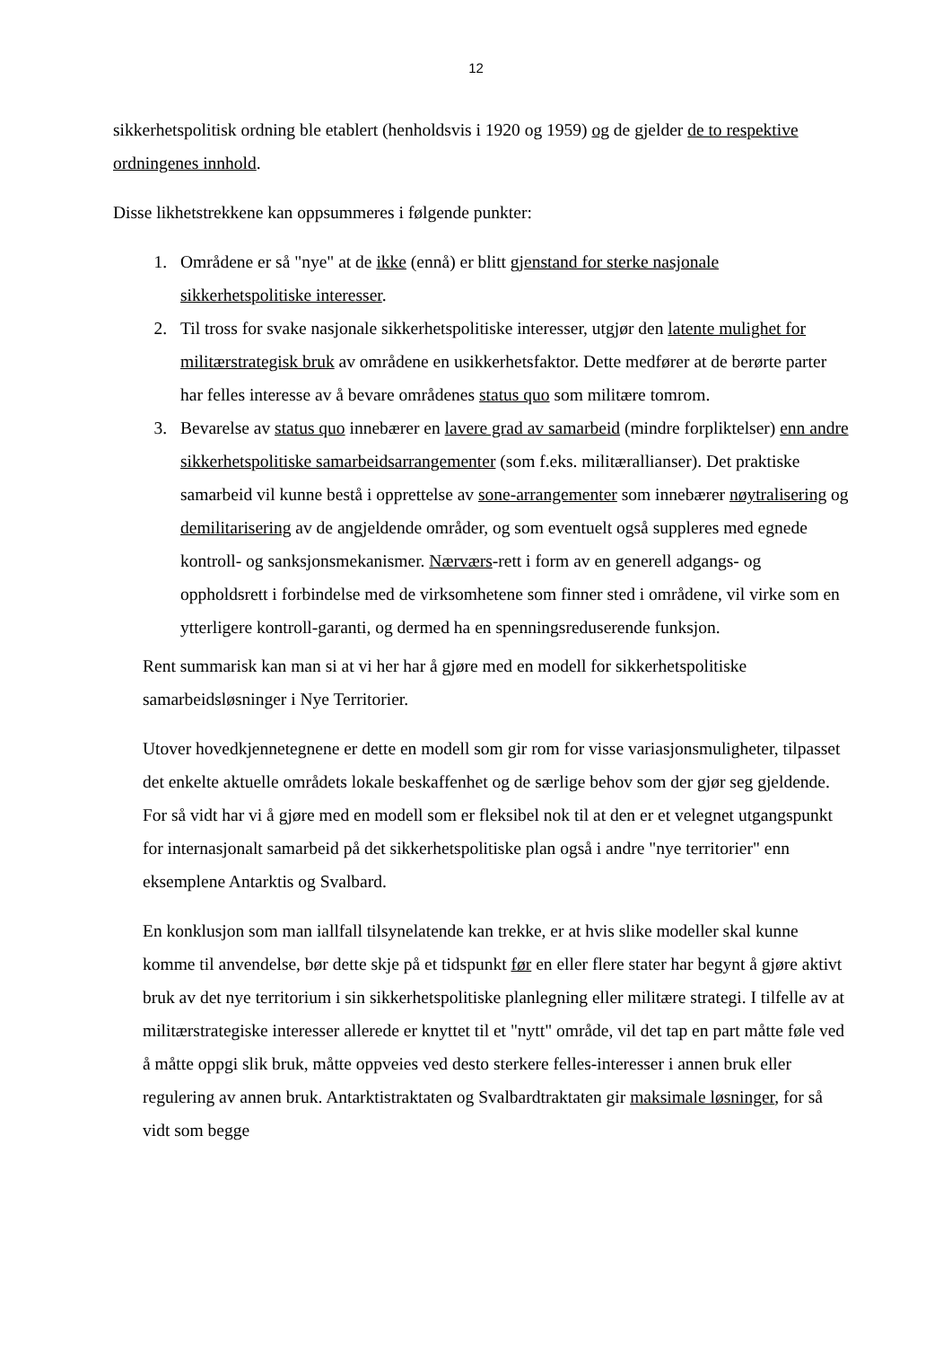12
sikkerhetspolitisk ordning ble etablert (henholdsvis i 1920 og 1959) og de gjelder de to respektive ordningenes innhold.
Disse likhetstrekkene kan oppsummeres i følgende punkter:
1. Områdene er så "nye" at de ikke (ennå) er blitt gjenstand for sterke nasjonale sikkerhetspolitiske interesser.
2. Til tross for svake nasjonale sikkerhetspolitiske interesser, utgjør den latente mulighet for militærstrategisk bruk av områdene en usikkerhetsfaktor. Dette medfører at de berørte parter har felles interesse av å bevare områdenes status quo som militære tomrom.
3. Bevarelse av status quo innebærer en lavere grad av samarbeid (mindre forpliktelser) enn andre sikkerhetspolitiske samarbeidsarrangementer (som f.eks. militærallianser). Det praktiske samarbeid vil kunne bestå i opprettelse av sone-arrangementer som innebærer nøytralisering og demilitarisering av de angjeldende områder, og som eventuelt også suppleres med egnede kontroll- og sanksjonsmekanismer. Nærværs-rett i form av en generell adgangs- og oppholdsrett i forbindelse med de virksomhetene som finner sted i områdene, vil virke som en ytterligere kontroll-garanti, og dermed ha en spenningsreduserende funksjon.
Rent summarisk kan man si at vi her har å gjøre med en modell for sikkerhetspolitiske samarbeidsløsninger i Nye Territorier.
Utover hovedkjennetegnene er dette en modell som gir rom for visse variasjonsmuligheter, tilpasset det enkelte aktuelle områdets lokale beskaffenhet og de særlige behov som der gjør seg gjeldende. For så vidt har vi å gjøre med en modell som er fleksibel nok til at den er et velegnet utgangspunkt for internasjonalt samarbeid på det sikkerhetspolitiske plan også i andre "nye territorier" enn eksemplene Antarktis og Svalbard.
En konklusjon som man iallfall tilsynelatende kan trekke, er at hvis slike modeller skal kunne komme til anvendelse, bør dette skje på et tidspunkt før en eller flere stater har begynt å gjøre aktivt bruk av det nye territorium i sin sikkerhetspolitiske planlegning eller militære strategi. I tilfelle av at militærstrategiske interesser allerede er knyttet til et "nytt" område, vil det tap en part måtte føle ved å måtte oppgi slik bruk, måtte oppveies ved desto sterkere felles-interesser i annen bruk eller regulering av annen bruk. Antarktistraktaten og Svalbardtraktaten gir maksimale løsninger, for så vidt som begge